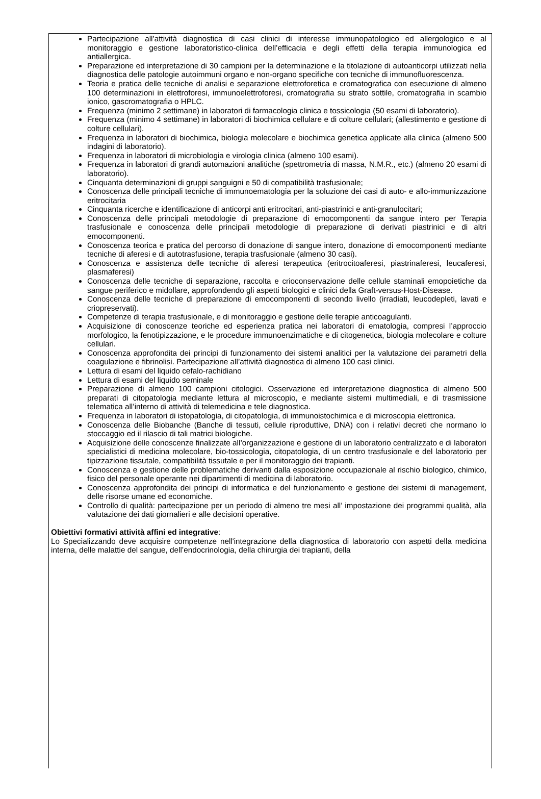Partecipazione all’attività diagnostica di casi clinici di interesse immunopatologico ed allergologico e al monitoraggio e gestione laboratoristico-clinica dell’efficacia e degli effetti della terapia immunologica ed antiallergica.
Preparazione ed interpretazione di 30 campioni per la determinazione e la titolazione di autoanticorpi utilizzati nella diagnostica delle patologie autoimmuni organo e non-organo specifiche con tecniche di immunofluorescenza.
Teoria e pratica delle tecniche di analisi e separazione elettroforetica e cromatografica con esecuzione di almeno 100 determinazioni in elettroforesi, immunoelettroforesi, cromatografia su strato sottile, cromatografia in scambio ionico, gascromatografia o HPLC.
Frequenza (minimo 2 settimane) in laboratori di farmacologia clinica e tossicologia (50 esami di laboratorio).
Frequenza (minimo 4 settimane) in laboratori di biochimica cellulare e di colture cellulari; (allestimento e gestione di colture cellulari).
Frequenza in laboratori di biochimica, biologia molecolare e biochimica genetica applicate alla clinica (almeno 500 indagini di laboratorio).
Frequenza in laboratori di microbiologia e virologia clinica (almeno 100 esami).
Frequenza in laboratori di grandi automazioni analitiche (spettrometria di massa, N.M.R., etc.) (almeno 20 esami di laboratorio).
Cinquanta determinazioni di gruppi sanguigni e 50 di compatibilità trasfusionale;
Conoscenza delle principali tecniche di immunoematologia per la soluzione dei casi di auto- e allo-immunizzazione eritrocitaria
Cinquanta ricerche e identificazione di anticorpi anti eritrocitari, anti-piastrinici e anti-granulocitari;
Conoscenza delle principali metodologie di preparazione di emocomponenti da sangue intero per Terapia trasfusionale e conoscenza delle principali metodologie di preparazione di derivati piastrinici e di altri emocomponenti.
Conoscenza teorica e pratica del percorso di donazione di sangue intero, donazione di emocomponenti mediante tecniche di aferesi e di autotrasfusione, terapia trasfusionale (almeno 30 casi).
Conoscenza e assistenza delle tecniche di aferesi terapeutica (eritrocitoaferesi, piastrinaferesi, leucaferesi, plasmaferesi)
Conoscenza delle tecniche di separazione, raccolta e crioconservazione delle cellule staminali emopoietiche da sangue periferico e midollare, approfondendo gli aspetti biologici e clinici della Graft-versus-Host-Disease.
Conoscenza delle tecniche di preparazione di emocomponenti di secondo livello (irradiati, leucodepleti, lavati e criopreservati).
Competenze di terapia trasfusionale, e di monitoraggio e gestione delle terapie anticoagulanti.
Acquisizione di conoscenze teoriche ed esperienza pratica nei laboratori di ematologia, compresi l’approccio morfologico, la fenotipizzazione, e le procedure immunoenzimatiche e di citogenetica, biologia molecolare e colture cellulari.
Conoscenza approfondita dei principi di funzionamento dei sistemi analitici per la valutazione dei parametri della coagulazione e fibrinolisi. Partecipazione all’attività diagnostica di almeno 100 casi clinici.
Lettura di esami del liquido cefalo-rachidiano
Lettura di esami del liquido seminale
Preparazione di almeno 100 campioni citologici. Osservazione ed interpretazione diagnostica di almeno 500 preparati di citopatologia mediante lettura al microscopio, e mediante sistemi multimediali, e di trasmissione telematica all’interno di attività di telemedicina e tele diagnostica.
Frequenza in laboratori di istopatologia, di citopatologia, di immunoistochimica e di microscopia elettronica.
Conoscenza delle Biobanche (Banche di tessuti, cellule riproduttive, DNA) con i relativi decreti che normano lo stoccaggio ed il rilascio di tali matrici biologiche.
Acquisizione delle conoscenze finalizzate all’organizzazione e gestione di un laboratorio centralizzato e di laboratori specialistici di medicina molecolare, bio-tossicologia, citopatologia, di un centro trasfusionale e del laboratorio per tipizzazione tissutale, compatibilità tissutale e per il monitoraggio dei trapianti.
Conoscenza e gestione delle problematiche derivanti dalla esposizione occupazionale al rischio biologico, chimico, fisico del personale operante nei dipartimenti di medicina di laboratorio.
Conoscenza approfondita dei principi di informatica e del funzionamento e gestione dei sistemi di management, delle risorse umane ed economiche.
Controllo di qualità: partecipazione per un periodo di almeno tre mesi all’ impostazione dei programmi qualità, alla valutazione dei dati giornalieri e alle decisioni operative.
Obiettivi formativi attività affini ed integrative:
Lo Specializzando deve acquisire competenze nell'integrazione della diagnostica di laboratorio con aspetti della medicina interna, delle malattie del sangue, dell’endocrinologia, della chirurgia dei trapianti, della